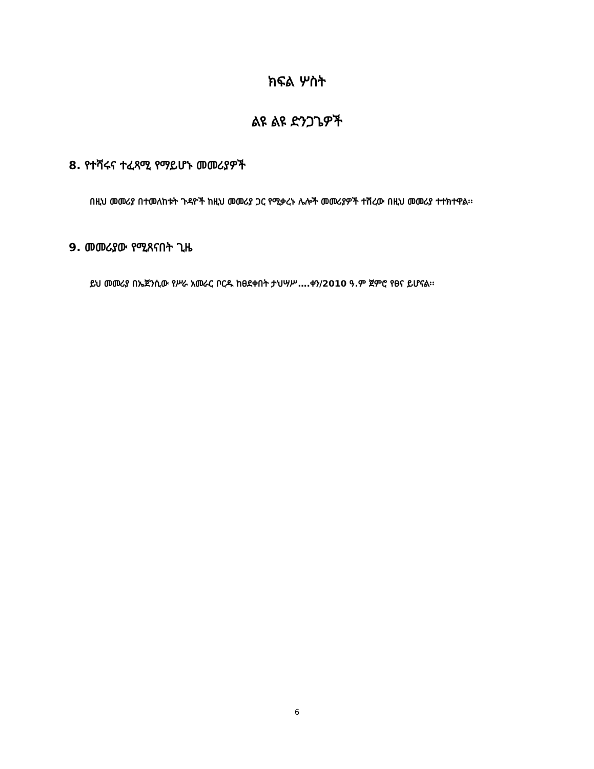ክፍል ሦስት
ልዩ ልዩ ድንጋጌዎች
8. የተሻሩና ተፈጻሚ የማይሆኑ መመሪያዎች
በዚህ መመሪያ በተመለከቱት ጉዳዮች ከዚህ መመሪያ ጋር የሚቃረኑ ሌሎች መመሪያዎች ተሽረው በዚህ መመሪያ ተተክተዋል፡፡
9. መመሪያው የሚጸናበት ጊዜ
ይህ መመሪያ በኤጀንሲው የሥራ አመራር ቦርዱ ከፀደቀበት ታህሣሥ….ቀን/2010 ዓ.ም ጀምሮ የፀና ይሆናል፡፡
6